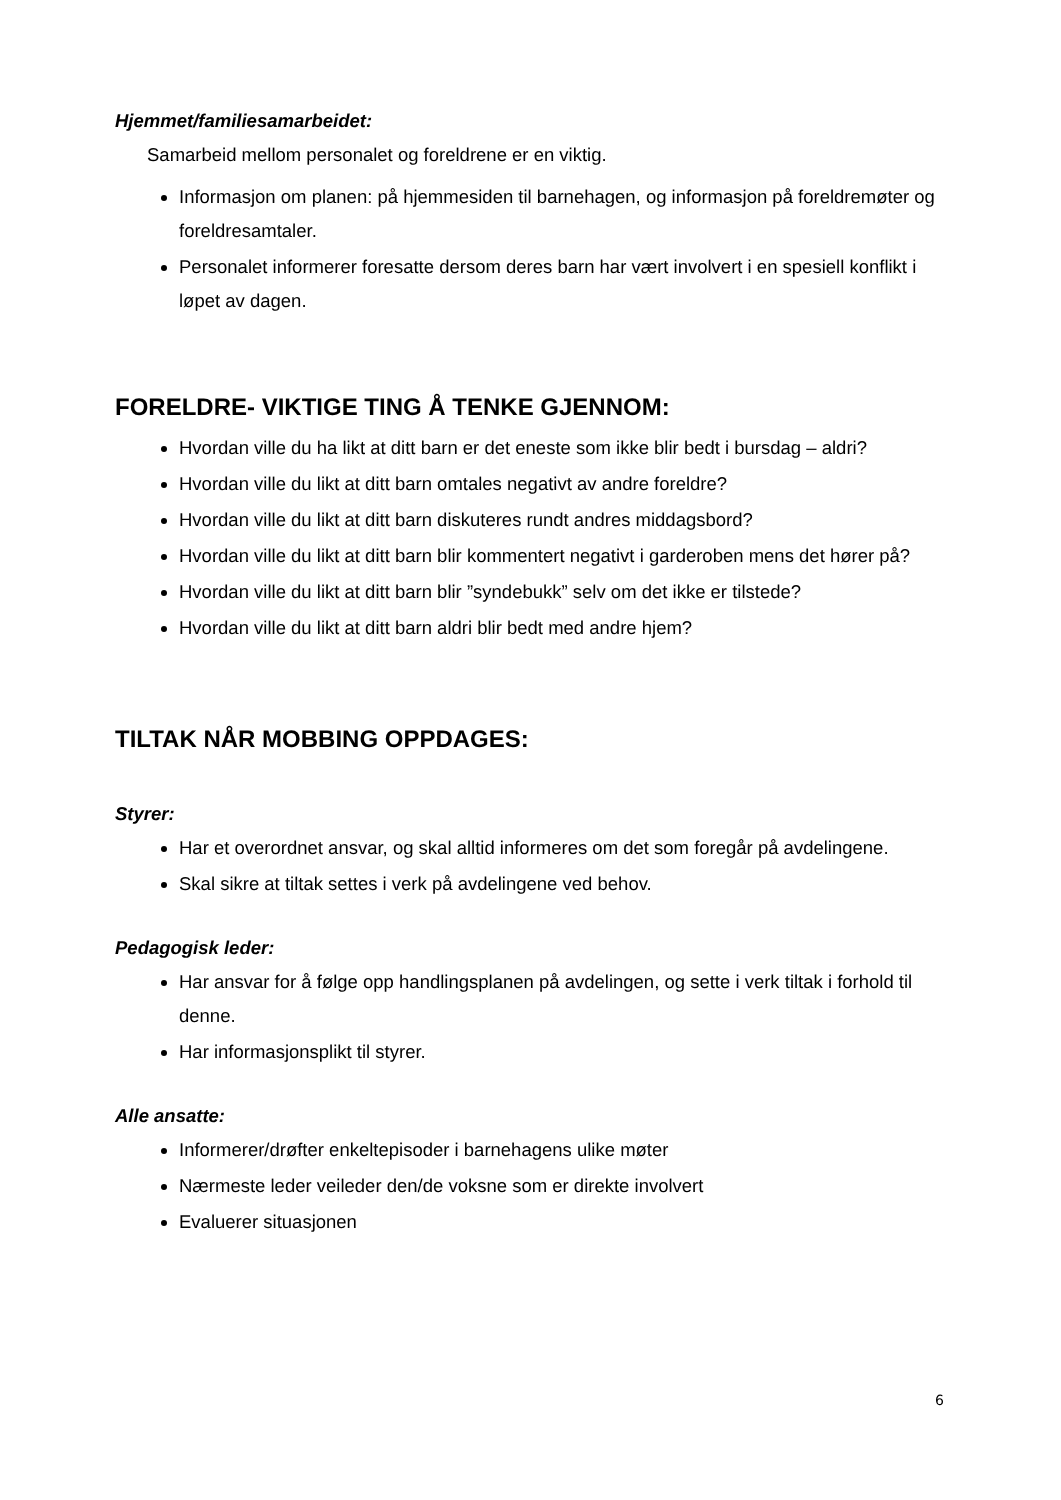Hjemmet/familiesamarbeidet:
Samarbeid mellom personalet og foreldrene er en viktig.
Informasjon om planen: på hjemmesiden til barnehagen, og informasjon på foreldremøter og foreldresamtaler.
Personalet informerer foresatte dersom deres barn har vært involvert i en spesiell konflikt i løpet av dagen.
FORELDRE- VIKTIGE TING Å TENKE GJENNOM:
Hvordan ville du ha likt at ditt barn er det eneste som ikke blir bedt i bursdag – aldri?
Hvordan ville du likt at ditt barn omtales negativt av andre foreldre?
Hvordan ville du likt at ditt barn diskuteres rundt andres middagsbord?
Hvordan ville du likt at ditt barn blir kommentert negativt i garderoben mens det hører på?
Hvordan ville du likt at ditt barn blir ”syndebukk” selv om det ikke er tilstede?
Hvordan ville du likt at ditt barn aldri blir bedt med andre hjem?
TILTAK NÅR MOBBING OPPDAGES:
Styrer:
Har et overordnet ansvar, og skal alltid informeres om det som foregår på avdelingene.
Skal sikre at tiltak settes i verk på avdelingene ved behov.
Pedagogisk leder:
Har ansvar for å følge opp handlingsplanen på avdelingen, og sette i verk tiltak i forhold til denne.
Har informasjonsplikt til styrer.
Alle ansatte:
Informerer/drøfter enkeltepisoder i barnehagens ulike møter
Nærmeste leder veileder den/de voksne som er direkte involvert
Evaluerer situasjonen
6